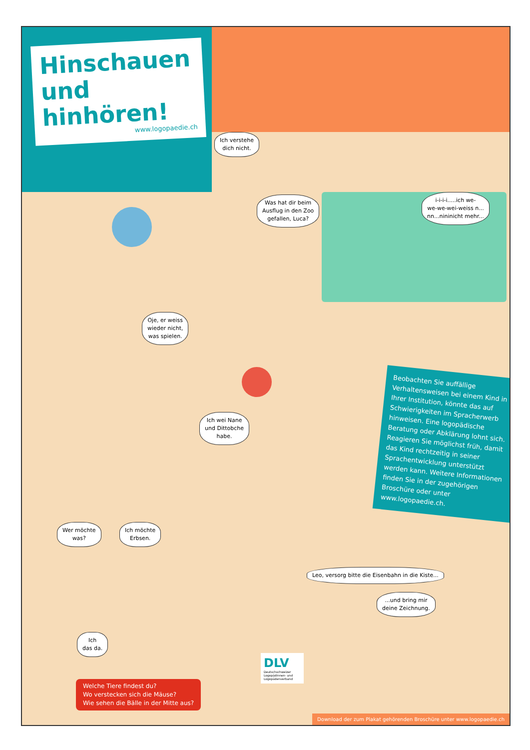Hinschauen
und hinhören!
www.logopaedie.ch
Ich verstehe
dich nicht.
Was hat dir beim
Ausflug in den Zoo
gefallen, Luca?
i-i-i-i.....ich we-
we-we-wei-weiss n...
nn...nininicht mehr...
Oje, er weiss
wieder nicht,
was spielen.
Ich wei Nane
und Dittobche
habe.
Beobachten Sie auffällige Verhaltensweisen bei einem Kind in Ihrer Institution, könnte das auf Schwierigkeiten im Spracherwerb hinweisen. Eine logopädische Beratung oder Abklärung lohnt sich. Reagieren Sie möglichst früh, damit das Kind rechtzeitig in seiner Sprachentwicklung unterstützt werden kann. Weitere Informationen finden Sie in der zugehörigen Broschüre oder unter www.logopaedie.ch.
Wer möchte
was?
Ich möchte
Erbsen.
Leo, versorg bitte die Eisenbahn in die Kiste...
...und bring mir
deine Zeichnung.
Ich
das da.
DLV
Deutschschweizer Logopädinnen- und Logopädenverband
Welche Tiere findest du?
Wo verstecken sich die Mäuse?
Wie sehen die Bälle in der Mitte aus?
Download der zum Plakat gehörenden Broschüre unter www.logopaedie.ch